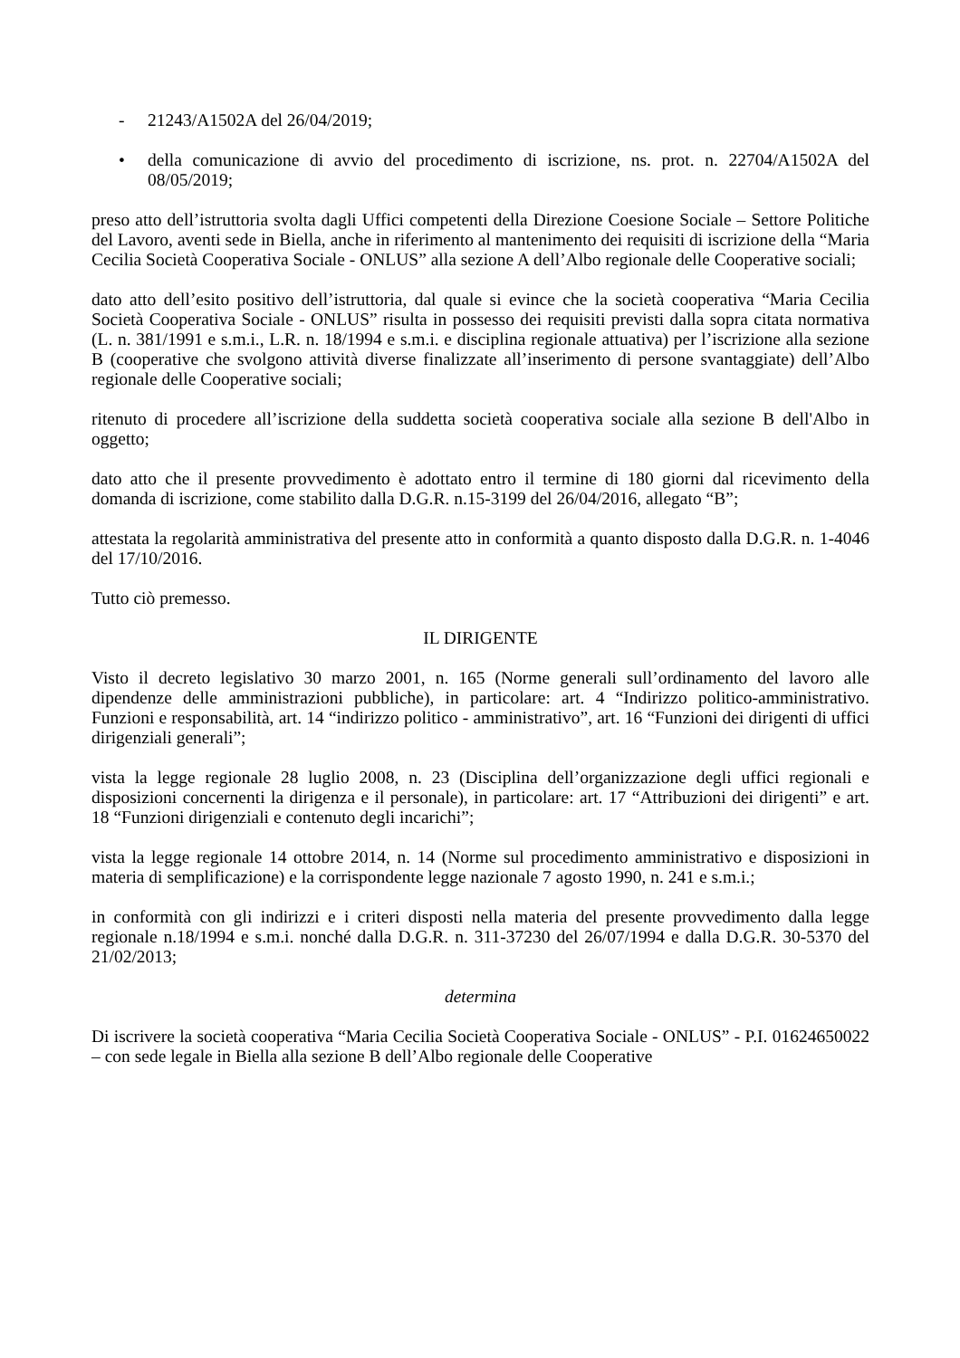- 21243/A1502A del 26/04/2019;
• della comunicazione di avvio del procedimento di iscrizione, ns. prot. n. 22704/A1502A del 08/05/2019;
preso atto dell’istruttoria svolta dagli Uffici competenti della Direzione Coesione Sociale – Settore Politiche del Lavoro, aventi sede in Biella, anche in riferimento al mantenimento dei requisiti di iscrizione della “Maria Cecilia Società Cooperativa Sociale - ONLUS” alla sezione A dell’Albo regionale delle Cooperative sociali;
dato atto dell’esito positivo dell’istruttoria, dal quale si evince che la società cooperativa “Maria Cecilia Società Cooperativa Sociale - ONLUS” risulta in possesso dei requisiti previsti dalla sopra citata normativa (L. n. 381/1991 e s.m.i., L.R. n. 18/1994 e s.m.i. e disciplina regionale attuativa) per l’iscrizione alla sezione B (cooperative che svolgono attività diverse finalizzate all’inserimento di persone svantaggiate) dell’Albo regionale delle Cooperative sociali;
ritenuto di procedere all’iscrizione della suddetta società cooperativa sociale alla sezione B dell'Albo in oggetto;
dato atto che il presente provvedimento è adottato entro il termine di 180 giorni dal ricevimento della domanda di iscrizione, come stabilito dalla D.G.R. n.15-3199 del 26/04/2016, allegato “B”;
attestata la regolarità amministrativa del presente atto in conformità a quanto disposto dalla D.G.R. n. 1-4046 del 17/10/2016.
Tutto ciò premesso.
IL DIRIGENTE
Visto il decreto legislativo 30 marzo 2001, n. 165 (Norme generali sull’ordinamento del lavoro alle dipendenze delle amministrazioni pubbliche), in particolare: art. 4 “Indirizzo politico-amministrativo. Funzioni e responsabilità, art. 14 “indirizzo politico - amministrativo”, art. 16 “Funzioni dei dirigenti di uffici dirigenziali generali”;
vista la legge regionale 28 luglio 2008, n. 23 (Disciplina dell’organizzazione degli uffici regionali e disposizioni concernenti la dirigenza e il personale), in particolare: art. 17 “Attribuzioni dei dirigenti” e art. 18 “Funzioni dirigenziali e contenuto degli incarichi”;
vista la legge regionale 14 ottobre 2014, n. 14 (Norme sul procedimento amministrativo e disposizioni in materia di semplificazione) e la corrispondente legge nazionale 7 agosto 1990, n. 241 e s.m.i.;
in conformità con gli indirizzi e i criteri disposti nella materia del presente provvedimento dalla legge regionale n.18/1994 e s.m.i. nonché dalla D.G.R. n. 311-37230 del 26/07/1994 e dalla D.G.R. 30-5370 del 21/02/2013;
determina
Di iscrivere la società cooperativa “Maria Cecilia Società Cooperativa Sociale - ONLUS” - P.I. 01624650022 – con sede legale in Biella alla sezione B dell’Albo regionale delle Cooperative